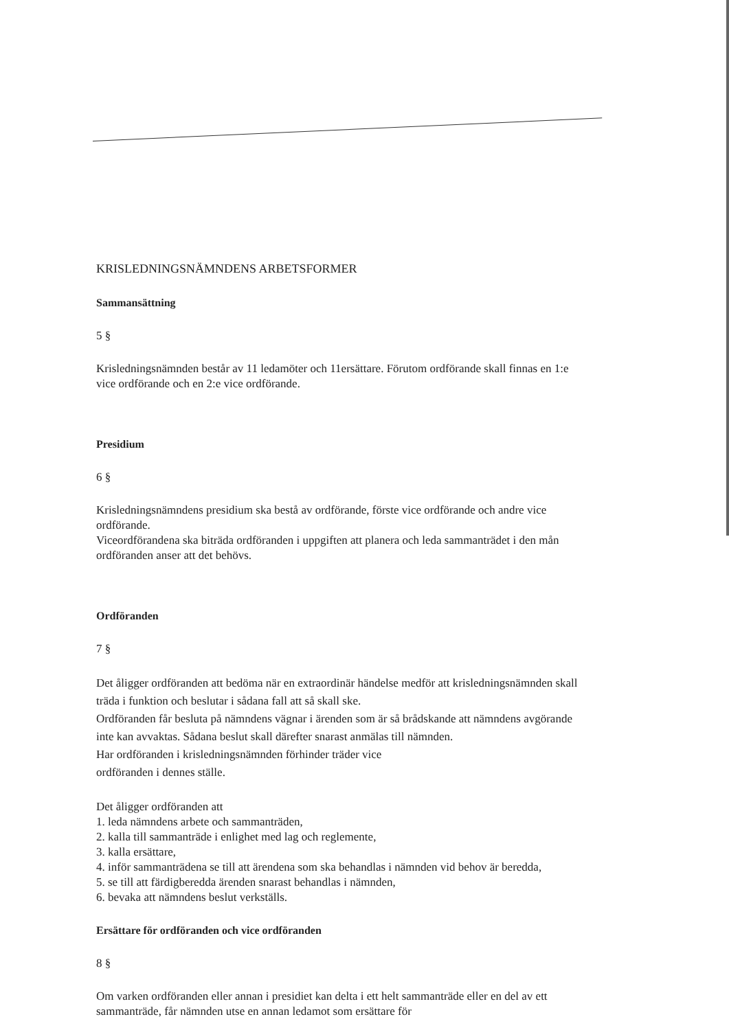KRISLEDNINGSNÄMNDENS ARBETSFORMER
Sammansättning
5 §
Krisledningsnämnden består av 11 ledamöter och 11ersättare. Förutom ordförande skall finnas en 1:e vice ordförande och en 2:e vice ordförande.
Presidium
6 §
Krisledningsnämndens presidium ska bestå av ordförande, förste vice ordförande och andre vice ordförande.
Viceordförandena ska biträda ordföranden i uppgiften att planera och leda sammanträdet i den mån ordföranden anser att det behövs.
Ordföranden
7 §
Det åligger ordföranden att bedöma när en extraordinär händelse medför att krisledningsnämnden skall träda i funktion och beslutar i sådana fall att så skall ske.
Ordföranden får besluta på nämndens vägnar i ärenden som är så brådskande att nämndens avgörande inte kan avvaktas. Sådana beslut skall därefter snarast anmälas till nämnden.
Har ordföranden i krisledningsnämnden förhinder träder vice
ordföranden i dennes ställe.
Det åligger ordföranden att
1. leda nämndens arbete och sammanträden,
2. kalla till sammanträde i enlighet med lag och reglemente,
3. kalla ersättare,
4. inför sammanträdena se till att ärendena som ska behandlas i nämnden vid behov är beredda,
5. se till att färdigberedda ärenden snarast behandlas i nämnden,
6. bevaka att nämndens beslut verkställs.
Ersättare för ordföranden och vice ordföranden
8 §
Om varken ordföranden eller annan i presidiet kan delta i ett helt sammanträde eller en del av ett sammanträde, får nämnden utse en annan ledamot som ersättare för